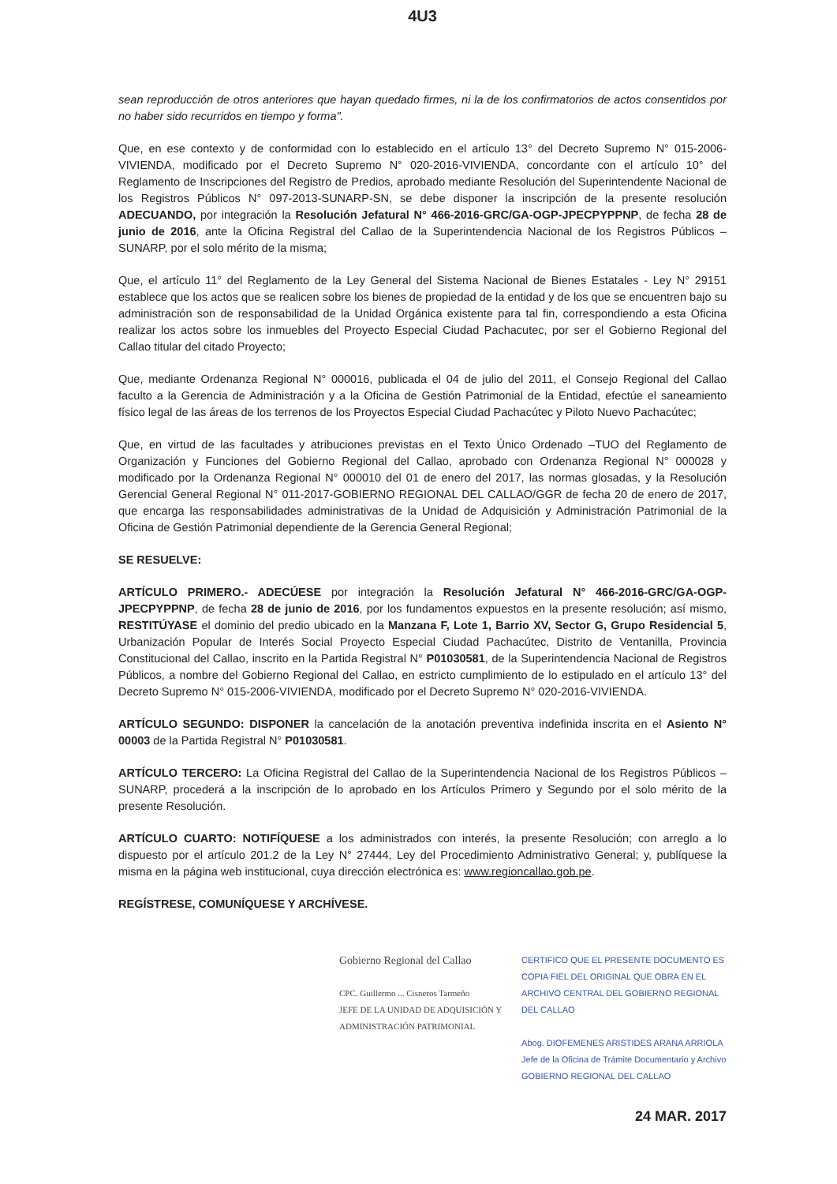4U3
sean reproducción de otros anteriores que hayan quedado firmes, ni la de los confirmatorios de actos consentidos por no haber sido recurridos en tiempo y forma".
Que, en ese contexto y de conformidad con lo establecido en el artículo 13° del Decreto Supremo N° 015-2006-VIVIENDA, modificado por el Decreto Supremo N° 020-2016-VIVIENDA, concordante con el artículo 10° del Reglamento de Inscripciones del Registro de Predios, aprobado mediante Resolución del Superintendente Nacional de los Registros Públicos N° 097-2013-SUNARP-SN, se debe disponer la inscripción de la presente resolución ADECUANDO, por integración la Resolución Jefatural N° 466-2016-GRC/GA-OGP-JPECPYPPNP, de fecha 28 de junio de 2016, ante la Oficina Registral del Callao de la Superintendencia Nacional de los Registros Públicos – SUNARP, por el solo mérito de la misma;
Que, el artículo 11° del Reglamento de la Ley General del Sistema Nacional de Bienes Estatales - Ley N° 29151 establece que los actos que se realicen sobre los bienes de propiedad de la entidad y de los que se encuentren bajo su administración son de responsabilidad de la Unidad Orgánica existente para tal fin, correspondiendo a esta Oficina realizar los actos sobre los inmuebles del Proyecto Especial Ciudad Pachacutec, por ser el Gobierno Regional del Callao titular del citado Proyecto;
Que, mediante Ordenanza Regional N° 000016, publicada el 04 de julio del 2011, el Consejo Regional del Callao faculto a la Gerencia de Administración y a la Oficina de Gestión Patrimonial de la Entidad, efectúe el saneamiento físico legal de las áreas de los terrenos de los Proyectos Especial Ciudad Pachacútec y Piloto Nuevo Pachacútec;
Que, en virtud de las facultades y atribuciones previstas en el Texto Único Ordenado –TUO del Reglamento de Organización y Funciones del Gobierno Regional del Callao, aprobado con Ordenanza Regional N° 000028 y modificado por la Ordenanza Regional N° 000010 del 01 de enero del 2017, las normas glosadas, y la Resolución Gerencial General Regional N° 011-2017-GOBIERNO REGIONAL DEL CALLAO/GGR de fecha 20 de enero de 2017, que encarga las responsabilidades administrativas de la Unidad de Adquisición y Administración Patrimonial de la Oficina de Gestión Patrimonial dependiente de la Gerencia General Regional;
SE RESUELVE:
ARTÍCULO PRIMERO.- ADECÚESE por integración la Resolución Jefatural N° 466-2016-GRC/GA-OGP-JPECPYPPNP, de fecha 28 de junio de 2016, por los fundamentos expuestos en la presente resolución; así mismo, RESTITÚYASE el dominio del predio ubicado en la Manzana F, Lote 1, Barrio XV, Sector G, Grupo Residencial 5, Urbanización Popular de Interés Social Proyecto Especial Ciudad Pachacútec, Distrito de Ventanilla, Provincia Constitucional del Callao, inscrito en la Partida Registral N° P01030581, de la Superintendencia Nacional de Registros Públicos, a nombre del Gobierno Regional del Callao, en estricto cumplimiento de lo estipulado en el artículo 13° del Decreto Supremo N° 015-2006-VIVIENDA, modificado por el Decreto Supremo N° 020-2016-VIVIENDA.
ARTÍCULO SEGUNDO: DISPONER la cancelación de la anotación preventiva indefinida inscrita en el Asiento N° 00003 de la Partida Registral N° P01030581.
ARTÍCULO TERCERO: La Oficina Registral del Callao de la Superintendencia Nacional de los Registros Públicos – SUNARP, procederá a la inscripción de lo aprobado en los Artículos Primero y Segundo por el solo mérito de la presente Resolución.
ARTÍCULO CUARTO: NOTIFÍQUESE a los administrados con interés, la presente Resolución; con arreglo a lo dispuesto por el artículo 201.2 de la Ley N° 27444, Ley del Procedimiento Administrativo General; y, publíquese la misma en la página web institucional, cuya dirección electrónica es: www.regioncallao.gob.pe.
REGÍSTRESE, COMUNÍQUESE Y ARCHÍVESE.
Gobierno Regional del Callao
CPC. Guillermo ... Cisneros Tarmeño
JEFE DE LA UNIDAD DE ADQUISICIÓN Y ADMINISTRACIÓN PATRIMONIAL
CERTIFICO QUE EL PRESENTE DOCUMENTO ES COPIA FIEL DEL ORIGINAL QUE OBRA EN EL ARCHIVO CENTRAL DEL GOBIERNO REGIONAL DEL CALLAO
Abog. DIOFEMENES ARISTIDES ARANA ARRIOLA
Jefe de la Oficina de Trámite Documentario y Archivo
GOBIERNO REGIONAL DEL CALLAO
24 MAR. 2017